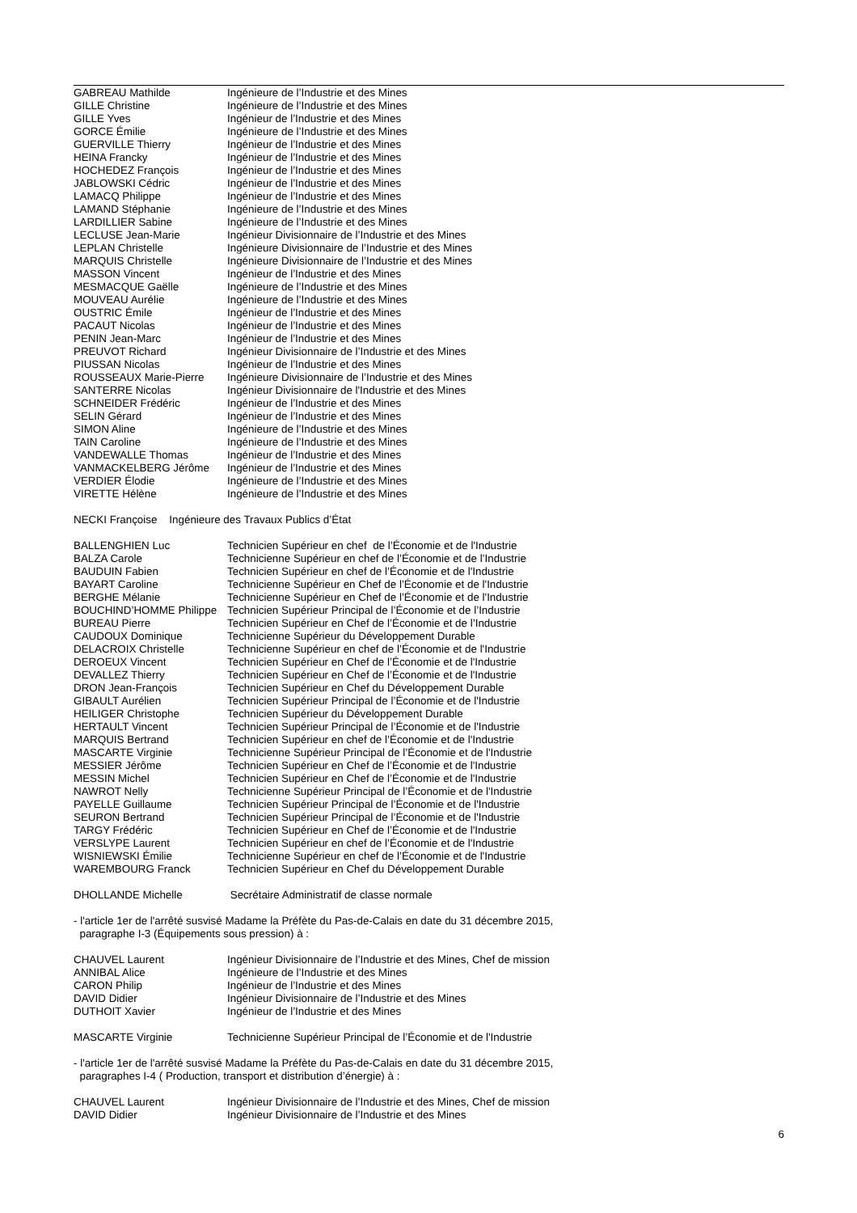| GABREAU Mathilde | Ingénieure de l’Industrie et des Mines |
| GILLE Christine | Ingénieure de l’Industrie et des Mines |
| GILLE Yves | Ingénieur de l’Industrie et des Mines |
| GORCE Émilie | Ingénieure de l’Industrie et des Mines |
| GUERVILLE Thierry | Ingénieur de l’Industrie et des Mines |
| HEINA Francky | Ingénieur de l’Industrie et des Mines |
| HOCHEDEZ François | Ingénieur de l’Industrie et des Mines |
| JABLOWSKI Cédric | Ingénieur de l’Industrie et des Mines |
| LAMACQ Philippe | Ingénieur de l’Industrie et des Mines |
| LAMAND Stéphanie | Ingénieure de l’Industrie et des Mines |
| LARDILLIER Sabine | Ingénieure de l’Industrie et des Mines |
| LECLUSE Jean-Marie | Ingénieur Divisionnaire de l’Industrie et des Mines |
| LEPLAN Christelle | Ingénieure Divisionnaire de l’Industrie et des Mines |
| MARQUIS Christelle | Ingénieure Divisionnaire de l’Industrie et des Mines |
| MASSON Vincent | Ingénieur de l’Industrie et des Mines |
| MESMACQUE Gaëlle | Ingénieure de l’Industrie et des Mines |
| MOUVEAU Aurélie | Ingénieure de l’Industrie et des Mines |
| OUSTRIC Émile | Ingénieur de l’Industrie et des Mines |
| PACAUT Nicolas | Ingénieur de l’Industrie et des Mines |
| PENIN Jean-Marc | Ingénieur de l’Industrie et des Mines |
| PREUVOT Richard | Ingénieur Divisionnaire de l’Industrie et des Mines |
| PIUSSAN Nicolas | Ingénieur de l’Industrie et des Mines |
| ROUSSEAUX Marie-Pierre | Ingénieure Divisionnaire de l’Industrie et des Mines |
| SANTERRE Nicolas | Ingénieur Divisionnaire de l'Industrie et des Mines |
| SCHNEIDER Frédéric | Ingénieur de l’Industrie et des Mines |
| SELIN Gérard | Ingénieur de l’Industrie et des Mines |
| SIMON Aline | Ingénieure de l’Industrie et des Mines |
| TAIN Caroline | Ingénieure de l’Industrie et des Mines |
| VANDEWALLE Thomas | Ingénieur de l’Industrie et des Mines |
| VANMACKELBERG Jérôme | Ingénieur de l’Industrie et des Mines |
| VERDIER Élodie | Ingénieure de l’Industrie et des Mines |
| VIRETTE Hélène | Ingénieure de l’Industrie et des Mines |
NECKI Françoise Ingénieure des Travaux Publics d’État
| BALLENGHIEN Luc | Technicien Supérieur en chef de l’Économie et de l'Industrie |
| BALZA Carole | Technicienne Supérieur en chef de l’Économie et de l’Industrie |
| BAUDUIN Fabien | Technicien Supérieur en chef de l’Économie et de l'Industrie |
| BAYART Caroline | Technicienne Supérieur en Chef de l’Économie et de l'Industrie |
| BERGHE Mélanie | Technicienne Supérieur en Chef de l’Économie et de l'Industrie |
| BOUCHIND’HOMME Philippe | Technicien Supérieur Principal de l’Économie et de l’Industrie |
| BUREAU Pierre | Technicien Supérieur en Chef de l’Économie et de l’Industrie |
| CAUDOUX Dominique | Technicienne Supérieur du Développement Durable |
| DELACROIX Christelle | Technicienne Supérieur en chef de l’Économie et de l'Industrie |
| DEROEUX Vincent | Technicien Supérieur en Chef de l’Économie et de l'Industrie |
| DEVALLEZ Thierry | Technicien Supérieur en Chef de l’Économie et de l'Industrie |
| DRON Jean-François | Technicien Supérieur en Chef du Développement Durable |
| GIBAULT Aurélien | Technicien Supérieur Principal de l’Économie et de l'Industrie |
| HEILIGER Christophe | Technicien Supérieur du Développement Durable |
| HERTAULT Vincent | Technicien Supérieur Principal de l’Économie et de l'Industrie |
| MARQUIS Bertrand | Technicien Supérieur en chef de l’Économie et de l'Industrie |
| MASCARTE Virginie | Technicienne Supérieur Principal de l’Économie et de l'Industrie |
| MESSIER Jérôme | Technicien Supérieur en Chef de l’Économie et de l'Industrie |
| MESSIN Michel | Technicien Supérieur en Chef de l’Économie et de l'Industrie |
| NAWROT Nelly | Technicienne Supérieur Principal de l’Économie et de l'Industrie |
| PAYELLE Guillaume | Technicien Supérieur Principal de l’Économie et de l'Industrie |
| SEURON Bertrand | Technicien Supérieur Principal de l’Économie et de l'Industrie |
| TARGY Frédéric | Technicien Supérieur en Chef de l’Économie et de l'Industrie |
| VERSLYPE Laurent | Technicien Supérieur en chef de l’Économie et de l'Industrie |
| WISNIEWSKI Émilie | Technicienne Supérieur en chef de l’Économie et de l'Industrie |
| WAREMBOURG Franck | Technicien Supérieur en Chef du Développement Durable |
| DHOLLANDE Michelle | Secrétaire Administratif de classe normale |
- l'article 1er de l'arrêté susvisé Madame la Préfète du Pas-de-Calais en date du 31 décembre 2015,
paragraphe I-3 (Équipements sous pression) à :
| CHAUVEL Laurent | Ingénieur Divisionnaire de l’Industrie et des Mines, Chef de mission |
| ANNIBAL Alice | Ingénieure de l’Industrie et des Mines |
| CARON Philip | Ingénieur de l’Industrie et des Mines |
| DAVID Didier | Ingénieur Divisionnaire de l’Industrie et des Mines |
| DUTHOIT Xavier | Ingénieur de l’Industrie et des Mines |
| MASCARTE Virginie | Technicienne Supérieur Principal de l’Économie et de l'Industrie |
- l'article 1er de l'arrêté susvisé Madame la Préfète du Pas-de-Calais en date du 31 décembre 2015,
paragraphes I-4 ( Production, transport et distribution d’énergie) à :
| CHAUVEL Laurent | Ingénieur Divisionnaire de l’Industrie et des Mines, Chef de mission |
| DAVID Didier | Ingénieur Divisionnaire de l’Industrie et des Mines |
6